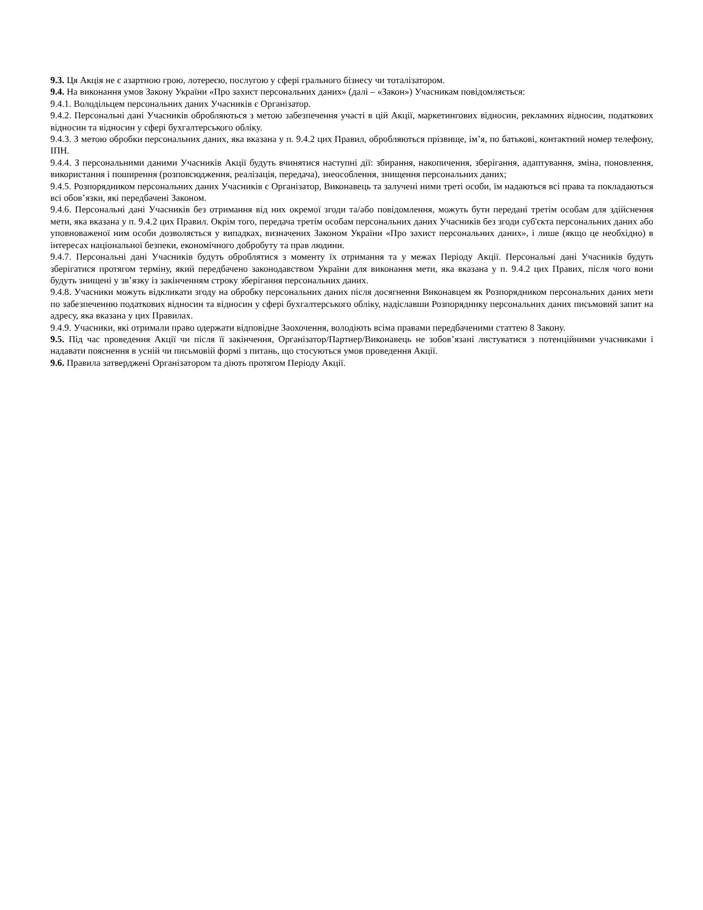9.3. Ця Акція не є азартною грою, лотереєю, послугою у сфері грального бізнесу чи тоталізатором.
9.4. На виконання умов Закону України «Про захист персональних даних» (далі – «Закон») Учасникам повідомляється:
9.4.1. Володільцем персональних даних Учасників є Організатор.
9.4.2. Персональні дані Учасників обробляються з метою забезпечення участі в цій Акції, маркетингових відносин, рекламних відносин, податкових відносин та відносин у сфері бухгалтерського обліку.
9.4.3. З метою обробки персональних даних, яка вказана у п. 9.4.2 цих Правил, обробляються прізвище, ім’я, по батькові, контактний номер телефону, ІПН.
9.4.4. З персональними даними Учасників Акції будуть вчинятися наступні дії: збирання, накопичення, зберігання, адаптування, зміна, поновлення, використання і поширення (розповсюдження, реалізація, передача), знеособлення, знищення персональних даних;
9.4.5. Розпорядником персональних даних Учасників є Організатор, Виконавець та залучені ними треті особи, їм надаються всі права та покладаються всі обов’язки, які передбачені Законом.
9.4.6. Персональні дані Учасників без отримання від них окремої згоди та/або повідомлення, можуть бути передані третім особам для здійснення мети, яка вказана у п. 9.4.2 цих Правил. Окрім того, передача третім особам персональних даних Учасників без згоди суб'єкта персональних даних або уповноваженої ним особи дозволяється у випадках, визначених Законом України «Про захист персональних даних», і лише (якщо це необхідно) в інтересах національної безпеки, економічного добробуту та прав людини.
9.4.7. Персональні дані Учасників будуть оброблятися з моменту їх отримання та у межах Періоду Акції. Персональні дані Учасників будуть зберігатися протягом терміну, який передбачено законодавством України для виконання мети, яка вказана у п. 9.4.2 цих Правих, після чого вони будуть знищені у зв’язку із закінченням строку зберігання персональних даних.
9.4.8. Учасники можуть відкликати згоду на обробку персональних даних після досягнення Виконавцем як Розпорядником персональних даних мети по забезпеченню податкових відносин та відносин у сфері бухгалтерського обліку, надіславши Розпоряднику персональних даних письмовий запит на адресу, яка вказана у цих Правилах.
9.4.9. Учасники, які отримали право одержати відповідне Заохочення, володіють всіма правами передбаченими статтею 8 Закону.
9.5. Під час проведення Акції чи після її закінчення, Організатор/Партнер/Виконавець не зобов’язані листуватися з потенційними учасниками і надавати пояснення в усній чи письмовій формі з питань, що стосуються умов проведення Акції.
9.6. Правила затверджені Організатором та діють протягом Періоду Акції.